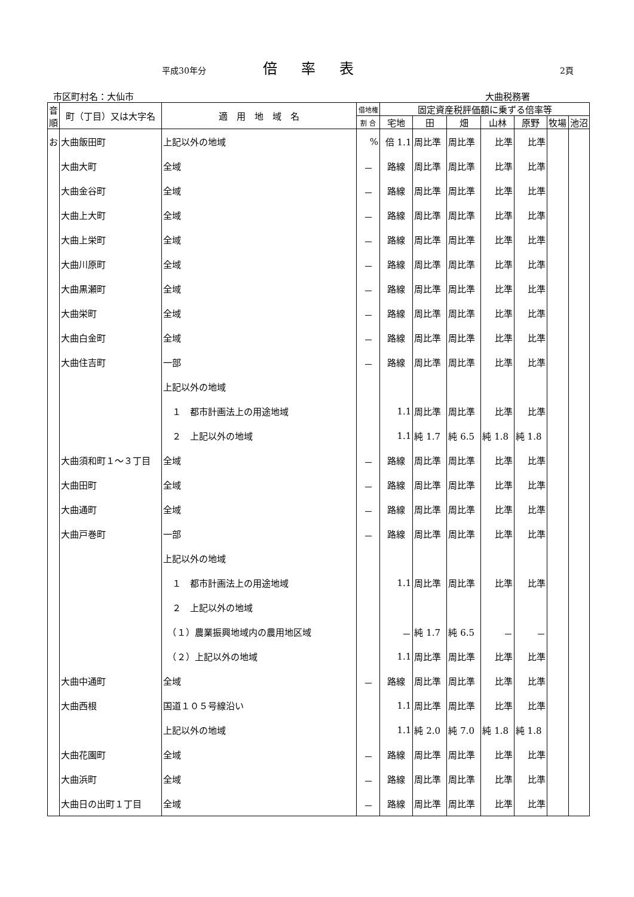平成30年分 倍率表 2頁
市区町村名：大仙市 大曲税務署
| 音順 | 町（丁目）又は大字名 | 適 用 地 域 名 | 借地権 | 固定資産税評価額に乗ずる倍率等 | | | | | | |
| --- | --- | --- | --- | --- | --- | --- | --- | --- | --- | --- |
| | | | 割 合 | 宅地 | 田 | 畑 | 山林 | 原野 | 牧場 | 池沼 |
| お | 大曲飯田町 | 上記以外の地域 | % | 倍 1.1 | 周比準 | 周比準 | 比準 | 比準 | | |
| | 大曲大町 | 全域 | － | 路線 | 周比準 | 周比準 | 比準 | 比準 | | |
| | 大曲金谷町 | 全域 | － | 路線 | 周比準 | 周比準 | 比準 | 比準 | | |
| | 大曲上大町 | 全域 | － | 路線 | 周比準 | 周比準 | 比準 | 比準 | | |
| | 大曲上栄町 | 全域 | － | 路線 | 周比準 | 周比準 | 比準 | 比準 | | |
| | 大曲川原町 | 全域 | － | 路線 | 周比準 | 周比準 | 比準 | 比準 | | |
| | 大曲黒瀬町 | 全域 | － | 路線 | 周比準 | 周比準 | 比準 | 比準 | | |
| | 大曲栄町 | 全域 | － | 路線 | 周比準 | 周比準 | 比準 | 比準 | | |
| | 大曲白金町 | 全域 | － | 路線 | 周比準 | 周比準 | 比準 | 比準 | | |
| | 大曲住吉町 | 一部 | － | 路線 | 周比準 | 周比準 | 比準 | 比準 | | |
| | | 上記以外の地域 | | | | | | | | |
| | | １ 都市計画法上の用途地域 | | 1.1 | 周比準 | 周比準 | 比準 | 比準 | | |
| | | ２ 上記以外の地域 | | 1.1 | 純 1.7 | 純 6.5 | 純 1.8 | 純 1.8 | | |
| | 大曲須和町１～３丁目 | 全域 | － | 路線 | 周比準 | 周比準 | 比準 | 比準 | | |
| | 大曲田町 | 全域 | － | 路線 | 周比準 | 周比準 | 比準 | 比準 | | |
| | 大曲通町 | 全域 | － | 路線 | 周比準 | 周比準 | 比準 | 比準 | | |
| | 大曲戸巻町 | 一部 | － | 路線 | 周比準 | 周比準 | 比準 | 比準 | | |
| | | 上記以外の地域 | | | | | | | | |
| | | １ 都市計画法上の用途地域 | | 1.1 | 周比準 | 周比準 | 比準 | 比準 | | |
| | | ２ 上記以外の地域 | | | | | | | | |
| | | （１）農業振興地域内の農用地区域 | | － | 純 1.7 | 純 6.5 | － | － | | |
| | | （２）上記以外の地域 | | 1.1 | 周比準 | 周比準 | 比準 | 比準 | | |
| | 大曲中通町 | 全域 | － | 路線 | 周比準 | 周比準 | 比準 | 比準 | | |
| | 大曲西根 | 国道１０５号線沿い | | 1.1 | 周比準 | 周比準 | 比準 | 比準 | | |
| | | 上記以外の地域 | | 1.1 | 純 2.0 | 純 7.0 | 純 1.8 | 純 1.8 | | |
| | 大曲花園町 | 全域 | － | 路線 | 周比準 | 周比準 | 比準 | 比準 | | |
| | 大曲浜町 | 全域 | － | 路線 | 周比準 | 周比準 | 比準 | 比準 | | |
| | 大曲日の出町１丁目 | 全域 | － | 路線 | 周比準 | 周比準 | 比準 | 比準 | | |